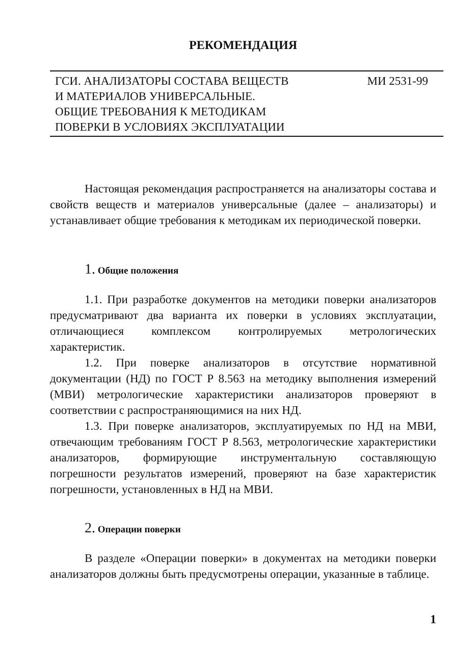РЕКОМЕНДАЦИЯ
ГСИ. АНАЛИЗАТОРЫ СОСТАВА ВЕЩЕСТВ
И МАТЕРИАЛОВ УНИВЕРСАЛЬНЫЕ.
ОБЩИЕ ТРЕБОВАНИЯ К МЕТОДИКАМ
ПОВЕРКИ В УСЛОВИЯХ ЭКСПЛУАТАЦИИ
МИ 2531-99
Настоящая рекомендация распространяется на анализаторы состава и свойств веществ и материалов универсальные (далее – анализаторы) и устанавливает общие требования к методикам их периодической поверки.
1. Общие положения
1.1. При разработке документов на методики поверки анализаторов предусматривают два варианта их поверки в условиях эксплуатации, отличающиеся комплексом контролируемых метрологических характеристик.
1.2. При поверке анализаторов в отсутствие нормативной документации (НД) по ГОСТ Р 8.563 на методику выполнения измерений (МВИ) метрологические характеристики анализаторов проверяют в соответствии с распространяющимися на них НД.
1.3. При поверке анализаторов, эксплуатируемых по НД на МВИ, отвечающим требованиям ГОСТ Р 8.563, метрологические характеристики анализаторов, формирующие инструментальную составляющую погрешности результатов измерений, проверяют на базе характеристик погрешности, установленных в НД на МВИ.
2. Операции поверки
В разделе «Операции поверки» в документах на методики поверки анализаторов должны быть предусмотрены операции, указанные в таблице.
1